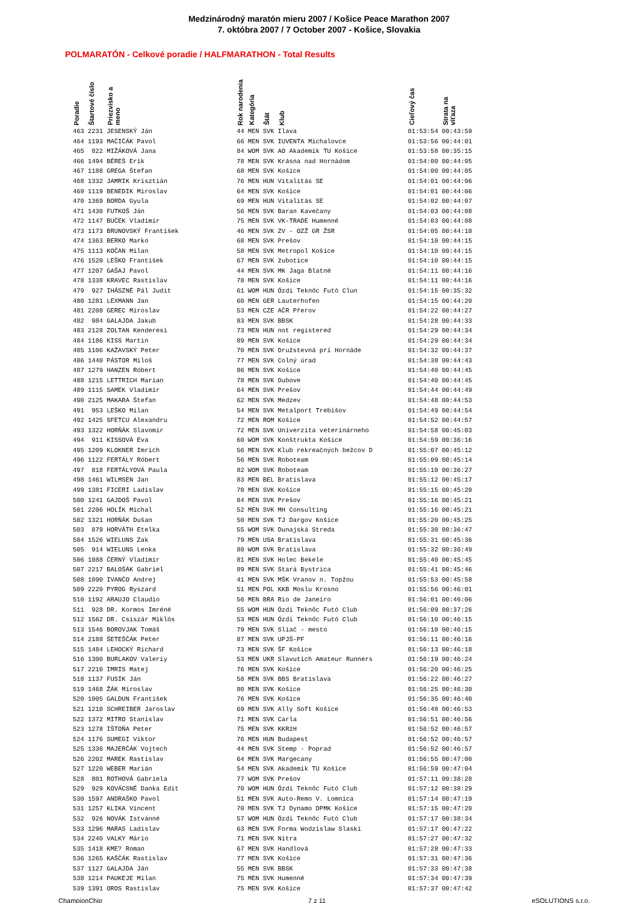Medzinárodný maratón mieru 2007 / Košice Peace Marathon 2007
7. októbra 2007 / 7 October 2007 - Košice, Slovakia
POLMARATÓN - Celkové poradie / HALFMARATHON - Total Results
| Poradie | Štartové číslo | Priezvisko a meno | Rok narodenia | Kategória | Štát | Klub | Cieľový čas | Strata na víťaza |
| --- | --- | --- | --- | --- | --- | --- | --- | --- |
| 463 | 2231 | JESENSKÝ Ján | 44 | MEN | SVK | Ilava | 01:53:54 | 00:43:59 |
| 464 | 1193 | MAČIČÁK Pavol | 66 | MEN | SVK | IUVENTA Michalovce | 01:53:56 | 00:44:01 |
| 465 | 822 | MIŽÁKOVÁ Jana | 84 | WOM | SVK | AO Akademik TU Košice | 01:53:58 | 00:35:15 |
| 466 | 1494 | BÉREŠ Erik | 78 | MEN | SVK | Krásna nad Hornádom | 01:54:00 | 00:44:05 |
| 467 | 1188 | GREGA Štefan | 68 | MEN | SVK | Košice | 01:54:00 | 00:44:05 |
| 468 | 1332 | JAMRIK Krisztián | 76 | MEN | HUN | Vitalitás SE | 01:54:01 | 00:44:06 |
| 469 | 1119 | BENEDIK Miroslav | 64 | MEN | SVK | Košice | 01:54:01 | 00:44:06 |
| 470 | 1369 | BORDA Gyula | 69 | MEN | HUN | Vitalitás SE | 01:54:02 | 00:44:07 |
| 471 | 1430 | FUTKOŠ Ján | 56 | MEN | SVK | Baran Kavečany | 01:54:03 | 00:44:08 |
| 472 | 1147 | BUČEK Vladimír | 75 | MEN | SVK | VK-TRADE Humenné | 01:54:03 | 00:44:08 |
| 473 | 1173 | BRUNOVSKÝ František | 46 | MEN | SVK | ZV - OZŽ GR ŽSR | 01:54:05 | 00:44:10 |
| 474 | 1363 | BERKO Marko | 68 | MEN | SVK | Prešov | 01:54:10 | 00:44:15 |
| 475 | 1113 | KOČAN Milan | 58 | MEN | SVK | Metropol Košice | 01:54:10 | 00:44:15 |
| 476 | 1520 | LEŠKO František | 67 | MEN | SVK | žubotice | 01:54:10 | 00:44:15 |
| 477 | 1207 | GAŠAJ Pavol | 44 | MEN | SVK | MK Jaga Blatné | 01:54:11 | 00:44:16 |
| 478 | 1338 | KRAVEC Rastislav | 78 | MEN | SVK | Košice | 01:54:11 | 00:44:16 |
| 479 | 927 | IHÁSZNÉ Pál Judit | 61 | WOM | HUN | Ózdi Teknőc Futó Clun | 01:54:15 | 00:35:32 |
| 480 | 1281 | LEXMANN Jan | 60 | MEN | GER | Lauterhofen | 01:54:15 | 00:44:20 |
| 481 | 2208 | GEREC Miroslav | 53 | MEN | CZE | AČR Přerov | 01:54:22 | 00:44:27 |
| 482 | 984 | GALAJDA Jakub | 83 | MEN | SVK | BBSK | 01:54:28 | 00:44:33 |
| 483 | 2128 | ZOLTAN Kenderesi | 73 | MEN | HUN | not registered | 01:54:29 | 00:44:34 |
| 484 | 1186 | KISS Martin | 89 | MEN | SVK | Košice | 01:54:29 | 00:44:34 |
| 485 | 1106 | KAŽAVSKÝ Peter | 70 | MEN | SVK | Družstevná pri Hornáde | 01:54:32 | 00:44:37 |
| 486 | 1440 | PÁSTOR Miloš | 77 | MEN | SVK | Colný úrad | 01:54:38 | 00:44:43 |
| 487 | 1279 | HANZEN Róbert | 86 | MEN | SVK | Košice | 01:54:40 | 00:44:45 |
| 488 | 1215 | LETTRICH Marian | 78 | MEN | SVK | Dubove | 01:54:40 | 00:44:45 |
| 489 | 1115 | SAMEK Vladimír | 64 | MEN | SVK | Prešov | 01:54:44 | 00:44:49 |
| 490 | 2125 | MAKARA Štefan | 62 | MEN | SVK | Medzev | 01:54:48 | 00:44:53 |
| 491 | 953 | LEŠKO Milan | 54 | MEN | SVK | Metalport Trebišov | 01:54:49 | 00:44:54 |
| 492 | 1425 | SFETCU Alexandru | 72 | MEN | ROM | Košice | 01:54:52 | 00:44:57 |
| 493 | 1322 | HORŇÁK Slavomír | 72 | MEN | SVK | Univerzita veterinárneho | 01:54:58 | 00:45:03 |
| 494 | 911 | KISSOVÁ Eva | 60 | WOM | SVK | Konštrukta Košice | 01:54:59 | 00:36:16 |
| 495 | 1209 | KLOKNER Imrich | 56 | MEN | SVK | Klub rekreačných bežcov D | 01:55:07 | 00:45:12 |
| 496 | 1122 | FERTÁLY Róbert | 56 | MEN | SVK | Roboteam | 01:55:09 | 00:45:14 |
| 497 | 818 | FERTÁLYOVÁ Paula | 82 | WOM | SVK | Roboteam | 01:55:10 | 00:36:27 |
| 498 | 1461 | WILMSEN Jan | 83 | MEN | BEL | Bratislava | 01:55:12 | 00:45:17 |
| 499 | 1381 | FICERI Ladislav | 70 | MEN | SVK | Košice | 01:55:15 | 00:45:20 |
| 500 | 1241 | GAJDOŠ Pavol | 84 | MEN | SVK | Prešov | 01:55:16 | 00:45:21 |
| 501 | 2206 | HOLÍK Michal | 52 | MEN | SVK | MH Consulting | 01:55:16 | 00:45:21 |
| 502 | 1321 | HORŇÁK Dušan | 50 | MEN | SVK | TJ Dargov Košice | 01:55:20 | 00:45:25 |
| 503 | 879 | HORVÁTH Etelka | 55 | WOM | SVK | Dunajská Streda | 01:55:30 | 00:36:47 |
| 504 | 1526 | WIELUNS Zak | 79 | MEN | USA | Bratislava | 01:55:31 | 00:45:36 |
| 505 | 914 | WIELUNS Lenka | 80 | WOM | SVK | Bratislava | 01:55:32 | 00:36:49 |
| 506 | 1088 | ČERNÝ Vladimír | 81 | MEN | SVK | Holec Bekele | 01:55:40 | 00:45:45 |
| 507 | 2217 | BALOŠÁK Gabriel | 89 | MEN | SVK | Stará Bystrica | 01:55:41 | 00:45:46 |
| 508 | 1090 | IVANČO Andrej | 41 | MEN | SVK | MŠK Vranov n. Topžou | 01:55:53 | 00:45:58 |
| 509 | 2220 | PYROG Ryszard | 51 | MEN | POL | KKB Moslu Krosno | 01:55:56 | 00:46:01 |
| 510 | 1192 | ARAUJO Claudio | 56 | MEN | BRA | Rio de Janeiro | 01:56:01 | 00:46:06 |
| 511 | 928 | DR. Kormos Imréné | 55 | WOM | HUN | Ózdi Teknőc Futó Club | 01:56:09 | 00:37:26 |
| 512 | 1562 | DR. Csiszár Miklós | 53 | MEN | HUN | Ózdi Teknőc Futó Club | 01:56:10 | 00:46:15 |
| 513 | 1546 | BOROVJAK Tomáš | 79 | MEN | SVK | Sliač - mesto | 01:56:10 | 00:46:15 |
| 514 | 2188 | ŠETEŠČÁK Peter | 87 | MEN | SVK | UPJŠ-PF | 01:56:11 | 00:46:16 |
| 515 | 1484 | LEHOCKÝ Richard | 73 | MEN | SVK | ŠF Košice | 01:56:13 | 00:46:18 |
| 516 | 1300 | BURLAKOV Valeriy | 53 | MEN | UKR | Slavutich Amateur Runners | 01:56:19 | 00:46:24 |
| 517 | 2210 | IMRIS Matej | 76 | MEN | SVK | Košice | 01:56:20 | 00:46:25 |
| 518 | 1137 | FUSIK Ján | 58 | MEN | SVK | BBS Bratislava | 01:56:22 | 00:46:27 |
| 519 | 1468 | ŽÁK Miroslav | 80 | MEN | SVK | Košice | 01:56:25 | 00:46:30 |
| 520 | 1005 | GALDUN František | 76 | MEN | SVK | Košice | 01:56:35 | 00:46:40 |
| 521 | 1210 | SCHREIBER Jaroslav | 69 | MEN | SVK | Ally Soft Košice | 01:56:48 | 00:46:53 |
| 522 | 1372 | MITRO Stanislav | 71 | MEN | SVK | Carla | 01:56:51 | 00:46:56 |
| 523 | 1278 | IŠTOŇA Peter | 75 | MEN | SVK | KKRźH | 01:56:52 | 00:46:57 |
| 524 | 1176 | SUMEGI Viktor | 76 | MEN | HUN | Budapest | 01:56:52 | 00:46:57 |
| 525 | 1336 | MAJERČÁK Vojtech | 44 | MEN | SVK | Stemp - Poprad | 01:56:52 | 00:46:57 |
| 526 | 2202 | MAREK Rastislav | 64 | MEN | SVK | Margecany | 01:56:55 | 00:47:00 |
| 527 | 1220 | WEBER Marián | 54 | MEN | SVK | Akademik TU Košice | 01:56:59 | 00:47:04 |
| 528 | 801 | ROTHOVÁ Gabriela | 77 | WOM | SVK | Prešov | 01:57:11 | 00:38:28 |
| 529 | 929 | KOVÁCSNÉ Danka Edit | 70 | WOM | HUN | Ózdi Teknőc Futó Club | 01:57:12 | 00:38:29 |
| 530 | 1597 | ANDRAŠKO Pavol | 51 | MEN | SVK | Auto-Remo V. Lomnica | 01:57:14 | 00:47:19 |
| 531 | 1257 | KLIKA Vincent | 70 | MEN | SVK | TJ Dynamo DPMK Košice | 01:57:15 | 00:47:20 |
| 532 | 926 | NOVÁK Istvánné | 57 | WOM | HUN | Ózdi Teknőc Futó Club | 01:57:17 | 00:38:34 |
| 533 | 1296 | MARAS Ladislav | 63 | MEN | SVK | Forma Wodzislaw Slaski | 01:57:17 | 00:47:22 |
| 534 | 2240 | VALKY Mário | 71 | MEN | SVK | Nitra | 01:57:27 | 00:47:32 |
| 535 | 1418 | KME? Roman | 67 | MEN | SVK | Handlová | 01:57:28 | 00:47:33 |
| 536 | 1265 | KAŠČÁK Rastislav | 77 | MEN | SVK | Košice | 01:57:31 | 00:47:36 |
| 537 | 1127 | GALAJDA Ján | 55 | MEN | SVK | BBSK | 01:57:33 | 00:47:38 |
| 538 | 1214 | PAUKEJE Milan | 75 | MEN | SVK | Humenné | 01:57:34 | 00:47:39 |
| 539 | 1391 | OROS Rastislav | 75 | MEN | SVK | Košice | 01:57:37 | 00:47:42 |
ChampionChip 7 z 11 eSOLUTIONS s.r.o.